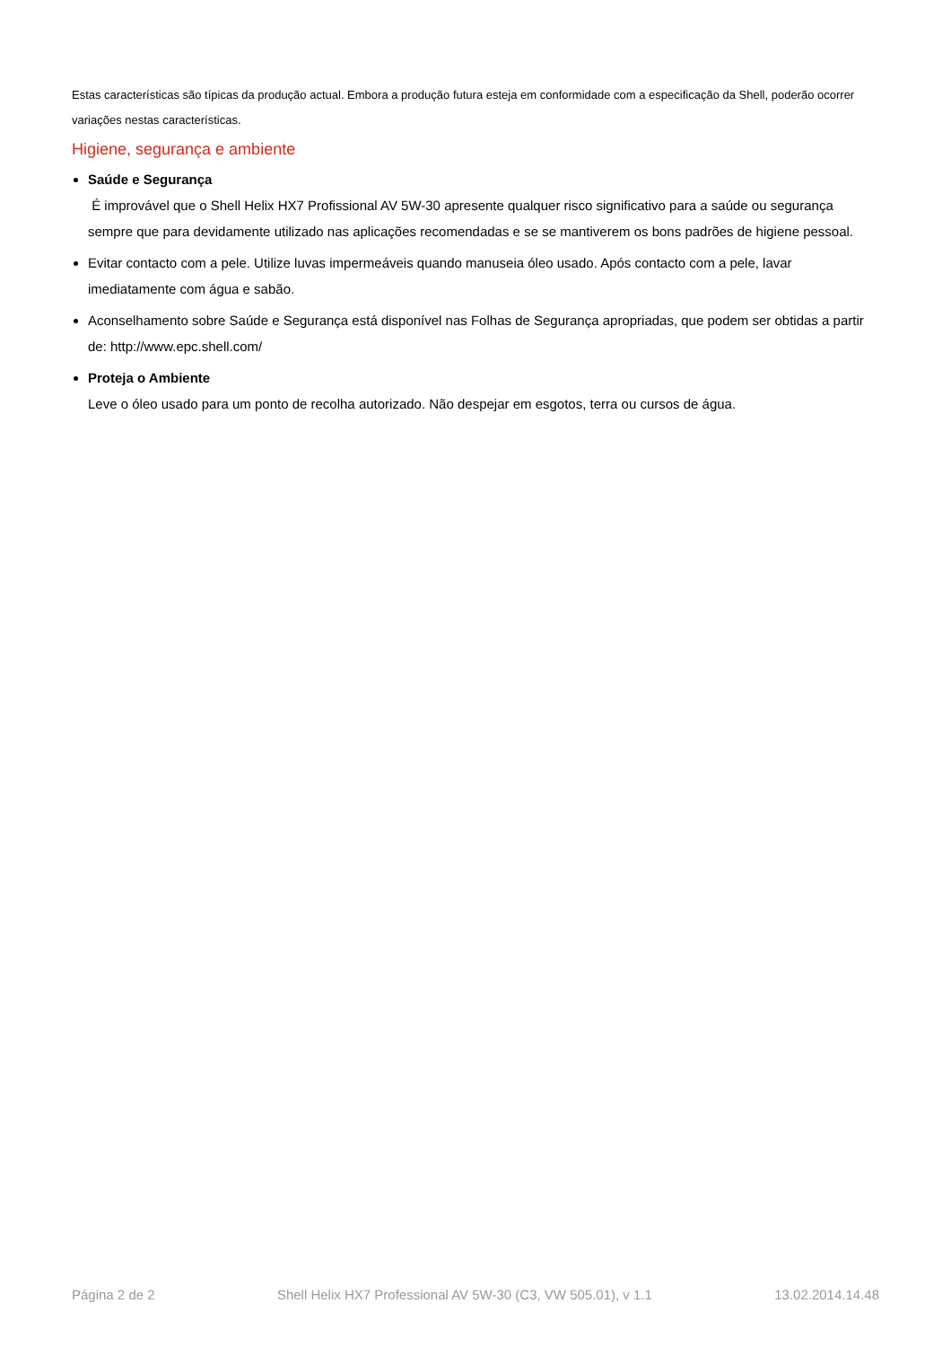Estas características são típicas da produção actual. Embora a produção futura esteja em conformidade com a especificação da Shell, poderão ocorrer variações nestas características.
Higiene, segurança e ambiente
Saúde e Segurança
É improvável que o Shell Helix HX7 Profissional AV 5W-30 apresente qualquer risco significativo para a saúde ou segurança sempre que para devidamente utilizado nas aplicações recomendadas e se se mantiverem os bons padrões de higiene pessoal.
Evitar contacto com a pele. Utilize luvas impermeáveis quando manuseia óleo usado. Após contacto com a pele, lavar imediatamente com água e sabão.
Aconselhamento sobre Saúde e Segurança está disponível nas Folhas de Segurança apropriadas, que podem ser obtidas a partir de: http://www.epc.shell.com/
Proteja o Ambiente
Leve o óleo usado para um ponto de recolha autorizado. Não despejar em esgotos, terra ou cursos de água.
Página 2 de 2 Shell Helix HX7 Professional AV 5W-30 (C3, VW 505.01), v 1.1 13.02.2014.14.48